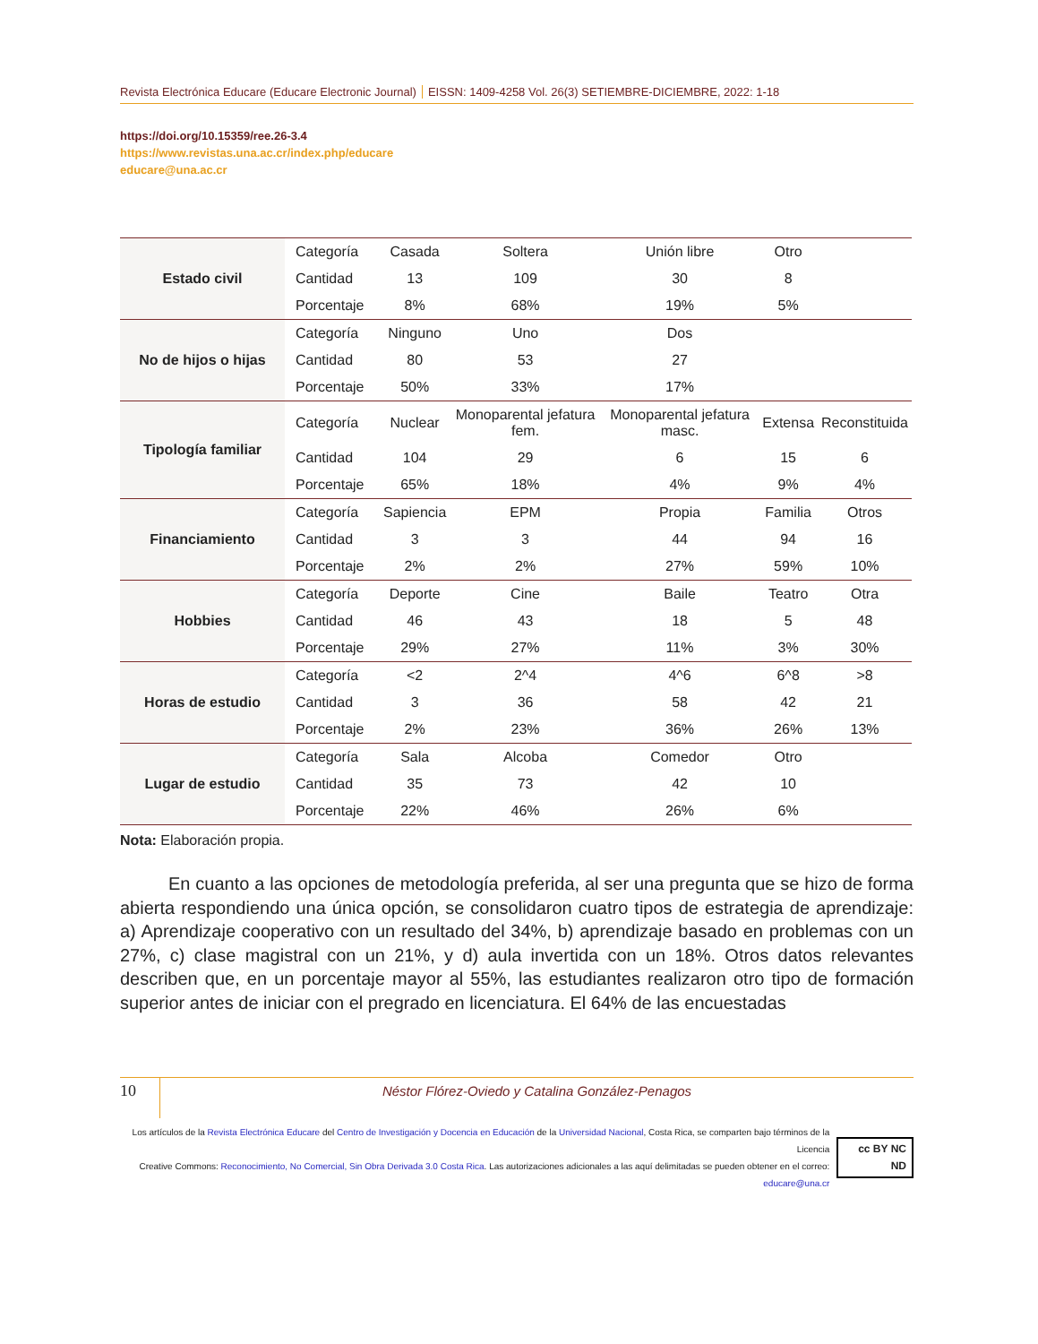Revista Electrónica Educare (Educare Electronic Journal) EISSN: 1409-4258 Vol. 26(3) SETIEMBRE-DICIEMBRE, 2022: 1-18
https://doi.org/10.15359/ree.26-3.4
https://www.revistas.una.ac.cr/index.php/educare
educare@una.ac.cr
| Estado civil | Categoría | Casada | Soltera | Unión libre | Otro | |
| | Cantidad | 13 | 109 | 30 | 8 | |
| | Porcentaje | 8% | 68% | 19% | 5% | |
| No de hijos o hijas | Categoría | Ninguno | Uno | Dos | | |
| | Cantidad | 80 | 53 | 27 | | |
| | Porcentaje | 50% | 33% | 17% | | |
| Tipología familiar | Categoría | Nuclear | Monoparental jefatura fem. | Monoparental jefatura masc. | Extensa | Reconstituida |
| | Cantidad | 104 | 29 | 6 | 15 | 6 |
| | Porcentaje | 65% | 18% | 4% | 9% | 4% |
| Financiamiento | Categoría | Sapiencia | EPM | Propia | Familia | Otros |
| | Cantidad | 3 | 3 | 44 | 94 | 16 |
| | Porcentaje | 2% | 2% | 27% | 59% | 10% |
| Hobbies | Categoría | Deporte | Cine | Baile | Teatro | Otra |
| | Cantidad | 46 | 43 | 18 | 5 | 48 |
| | Porcentaje | 29% | 27% | 11% | 3% | 30% |
| Horas de estudio | Categoría | <2 | 2^4 | 4^6 | 6^8 | >8 |
| | Cantidad | 3 | 36 | 58 | 42 | 21 |
| | Porcentaje | 2% | 23% | 36% | 26% | 13% |
| Lugar de estudio | Categoría | Sala | Alcoba | Comedor | Otro | |
| | Cantidad | 35 | 73 | 42 | 10 | |
| | Porcentaje | 22% | 46% | 26% | 6% | |
Nota: Elaboración propia.
En cuanto a las opciones de metodología preferida, al ser una pregunta que se hizo de forma abierta respondiendo una única opción, se consolidaron cuatro tipos de estrategia de aprendizaje: a) Aprendizaje cooperativo con un resultado del 34%, b) aprendizaje basado en problemas con un 27%, c) clase magistral con un 21%, y d) aula invertida con un 18%. Otros datos relevantes describen que, en un porcentaje mayor al 55%, las estudiantes realizaron otro tipo de formación superior antes de iniciar con el pregrado en licenciatura. El 64% de las encuestadas
10
Néstor Flórez-Oviedo y Catalina González-Penagos
Los artículos de la Revista Electrónica Educare del Centro de Investigación y Docencia en Educación de la Universidad Nacional, Costa Rica, se comparten bajo términos de la Licencia
Creative Commons: Reconocimiento, No Comercial, Sin Obra Derivada 3.0 Costa Rica. Las autorizaciones adicionales a las aquí delimitadas se pueden obtener en el correo: educare@una.cr
cc BY NC ND